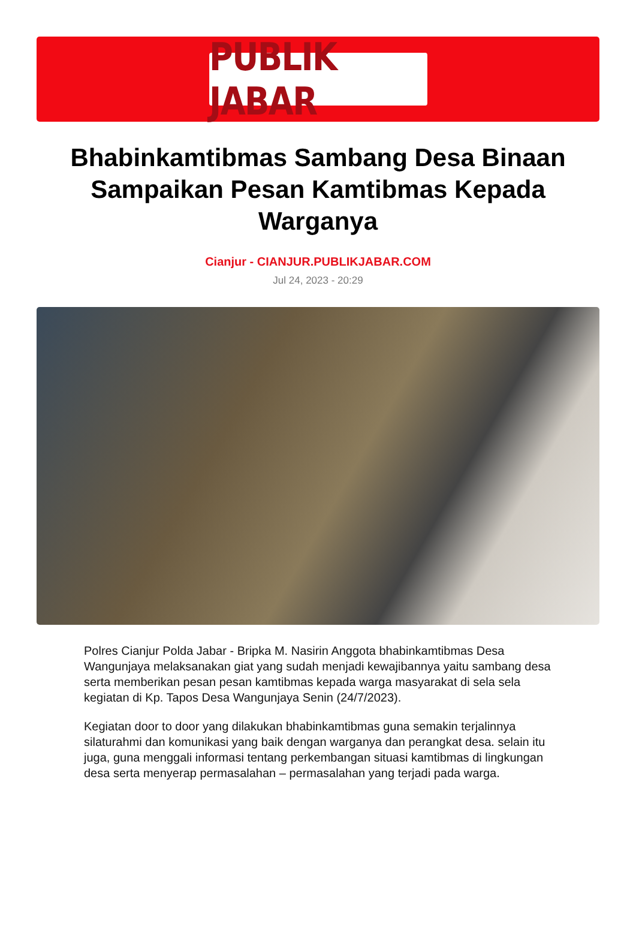PUBLIK JABAR
Bhabinkamtibmas Sambang Desa Binaan Sampaikan Pesan Kamtibmas Kepada Warganya
Cianjur - CIANJUR.PUBLIKJABAR.COM
Jul 24, 2023 - 20:29
Polres Cianjur Polda Jabar - Bripka M. Nasirin Anggota bhabinkamtibmas Desa Wangunjaya melaksanakan giat yang sudah menjadi kewajibannya yaitu sambang desa serta memberikan pesan pesan kamtibmas kepada warga masyarakat di sela sela kegiatan di Kp. Tapos Desa Wangunjaya Senin (24/7/2023).
Kegiatan door to door yang dilakukan bhabinkamtibmas guna semakin terjalinnya silaturahmi dan komunikasi yang baik dengan warganya dan perangkat desa. selain itu juga, guna menggali informasi tentang perkembangan situasi kamtibmas di lingkungan desa serta menyerap permasalahan – permasalahan yang terjadi pada warga.